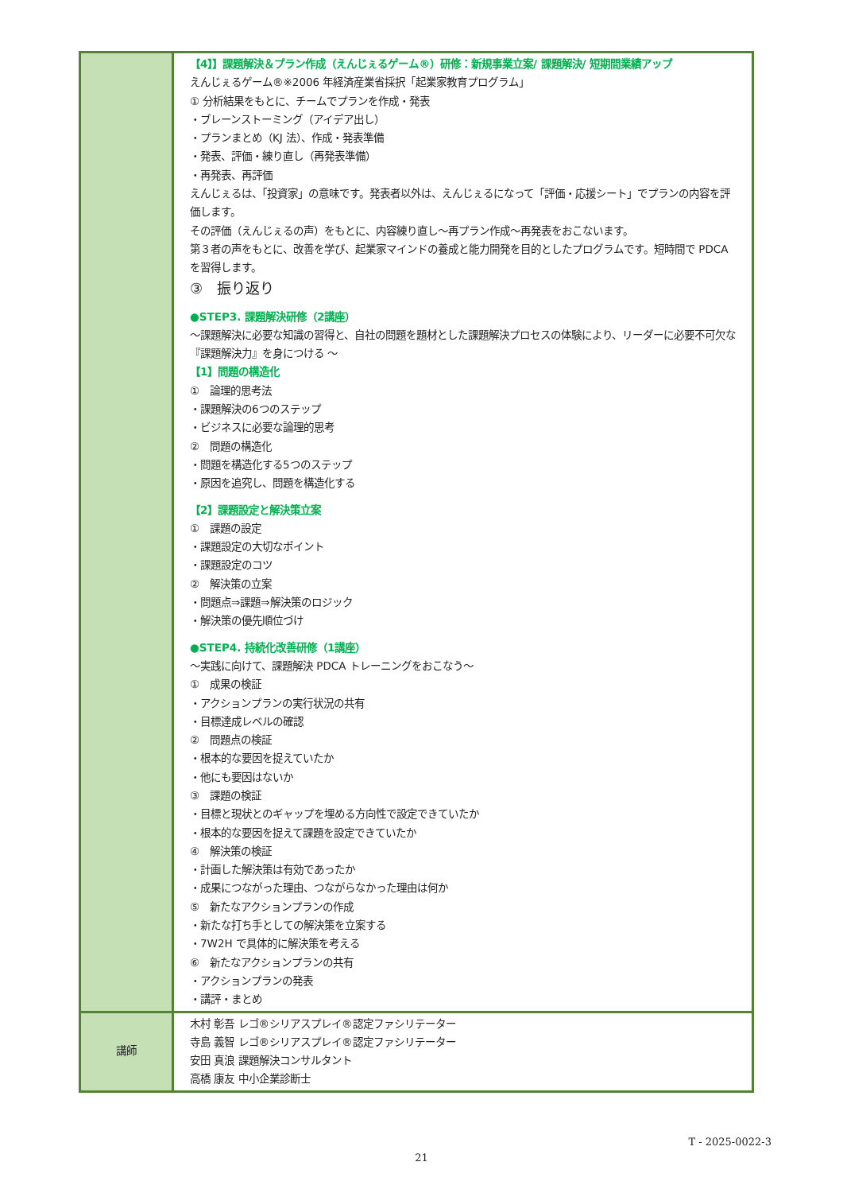| | 【4】】課題解決＆プラン作成（えんじぇるゲーム®）研修：新規事業立案/ 課題解決/ 短期間業績アップ えんじぇるゲーム®※2006 年経済産業省採択「起業家教育プログラム」 ① 分析結果をもとに、チームでプランを作成・発表 ・ブレーンストーミング（アイデア出し） ・プランまとめ（KJ 法）、作成・発表準備 ・発表、評価・練り直し（再発表準備） ・再発表、再評価 えんじぇるは、「投資家」の意味です。発表者以外は、えんじぇるになって「評価・応援シート」でプランの内容を評価します。 その評価（えんじぇるの声）をもとに、内容練り直し～再プラン作成～再発表をおこないます。 第３者の声をもとに、改善を学び、起業家マインドの養成と能力開発を目的としたプログラムです。短時間で PDCA を習得します。 ③ 振り返り ●STEP3. 課題解決研修（2講座） ～課題解決に必要な知識の習得と、自社の問題を題材とした課題解決プロセスの体験により、リーダーに必要不可欠な『課題解決力』を身につける ～ 【1】問題の構造化 ① 論理的思考法 ・課題解決の6つのステップ ・ビジネスに必要な論理的思考 ② 問題の構造化 ・問題を構造化する5つのステップ ・原因を追究し、問題を構造化する 【2】課題設定と解決策立案 ① 課題の設定 ・課題設定の大切なポイント ・課題設定のコツ ② 解決策の立案 ・問題点⇒課題⇒解決策のロジック ・解決策の優先順位づけ ●STEP4. 持続化改善研修（1講座） ～実践に向けて、課題解決 PDCA トレーニングをおこなう～ ① 成果の検証 ・アクションプランの実行状況の共有 ・目標達成レベルの確認 ② 問題点の検証 ・根本的な要因を捉えていたか ・他にも要因はないか ③ 課題の検証 ・目標と現状とのギャップを埋める方向性で設定できていたか ・根本的な要因を捉えて課題を設定できていたか ④ 解決策の検証 ・計画した解決策は有効であったか ・成果につながった理由、つながらなかった理由は何か ⑤ 新たなアクションプランの作成 ・新たな打ち手としての解決策を立案する ・7W2H で具体的に解決策を考える ⑥ 新たなアクションプランの共有 ・アクションプランの発表 ・講評・まとめ |
| 講師 | 木村 彰吾 レゴ®シリアスプレイ®認定ファシリテーター 寺島 義智 レゴ®シリアスプレイ®認定ファシリテーター 安田 真浪 課題解決コンサルタント 高橋 康友 中小企業診断士 |
T - 2025-0022-3
21